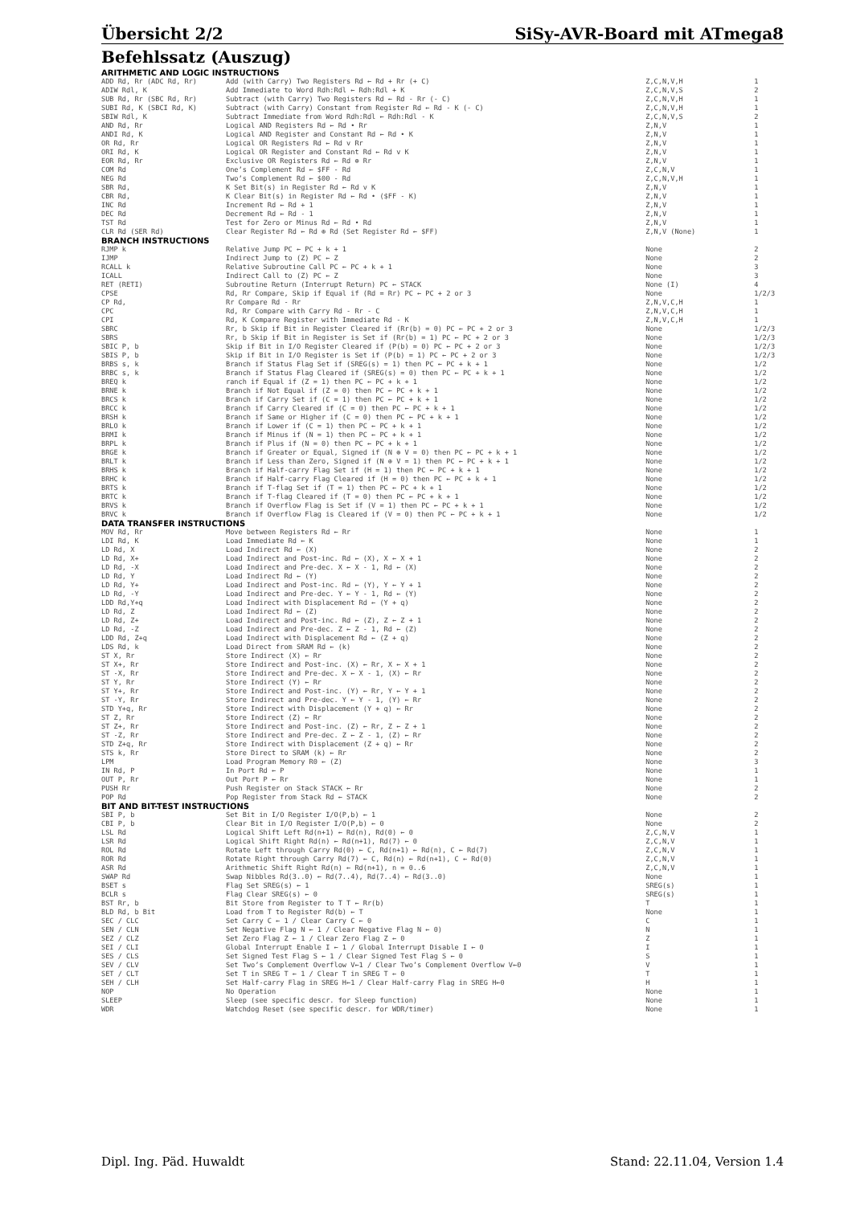Übersicht 2/2 SiSy-AVR-Board mit ATmega8
Befehlssatz (Auszug)
| ARITHMETIC AND LOGIC INSTRUCTIONS | | | |
| --- | --- | --- | --- |
| ADD Rd, Rr (ADC Rd, Rr) | Add (with Carry) Two Registers Rd ← Rd + Rr (+ C) | Z,C,N,V,H | 1 |
| ADIW Rdl, K | Add Immediate to Word Rdh:Rdl ← Rdh:Rdl + K | Z,C,N,V,S | 2 |
| SUB Rd, Rr (SBC Rd, Rr) | Subtract (with Carry) Two Registers Rd ← Rd - Rr (- C) | Z,C,N,V,H | 1 |
| SUBI Rd, K (SBCI Rd, K) | Subtract (with Carry) Constant from Register Rd ← Rd - K (- C) | Z,C,N,V,H | 1 |
| SBIW Rdl, K | Subtract Immediate from Word Rdh:Rdl ← Rdh:Rdl - K | Z,C,N,V,S | 2 |
| AND Rd, Rr | Logical AND Registers Rd ← Rd • Rr | Z,N,V | 1 |
| ANDI Rd, K | Logical AND Register and Constant Rd ← Rd • K | Z,N,V | 1 |
| OR Rd, Rr | Logical OR Registers Rd ← Rd v Rr | Z,N,V | 1 |
| ORI Rd, K | Logical OR Register and Constant Rd ← Rd v K | Z,N,V | 1 |
| EOR Rd, Rr | Exclusive OR Registers Rd ← Rd ⊕ Rr | Z,N,V | 1 |
| COM Rd | One’s Complement Rd ← $FF - Rd | Z,C,N,V | 1 |
| NEG Rd | Two’s Complement Rd ← $00 - Rd | Z,C,N,V,H | 1 |
| SBR Rd, | K Set Bit(s) in Register Rd ← Rd v K | Z,N,V | 1 |
| CBR Rd, | K Clear Bit(s) in Register Rd ← Rd • ($FF - K) | Z,N,V | 1 |
| INC Rd | Increment Rd ← Rd + 1 | Z,N,V | 1 |
| DEC Rd | Decrement Rd ← Rd - 1 | Z,N,V | 1 |
| TST Rd | Test for Zero or Minus Rd ← Rd • Rd | Z,N,V | 1 |
| CLR Rd (SER Rd) | Clear Register Rd ← Rd ⊕ Rd (Set Register Rd ← $FF) | Z,N,V (None) | 1 |
| BRANCH INSTRUCTIONS | | | |
| RJMP k | Relative Jump PC ← PC + k + 1 | None | 2 |
| IJMP | Indirect Jump to (Z) PC ← Z | None | 2 |
| RCALL k | Relative Subroutine Call PC ← PC + k + 1 | None | 3 |
| ICALL | Indirect Call to (Z) PC ← Z | None | 3 |
| RET (RETI) | Subroutine Return (Interrupt Return) PC ← STACK | None (I) | 4 |
| CPSE | Rd, Rr Compare, Skip if Equal if (Rd = Rr) PC ← PC + 2 or 3 | None | 1/2/3 |
| CP Rd, | Rr Compare Rd - Rr | Z,N,V,C,H | 1 |
| CPC | Rd, Rr Compare with Carry Rd - Rr - C | Z,N,V,C,H | 1 |
| CPI | Rd, K Compare Register with Immediate Rd - K | Z,N,V,C,H | 1 |
| SBRC | Rr, b Skip if Bit in Register Cleared if (Rr(b) = 0) PC ← PC + 2 or 3 | None | 1/2/3 |
| SBRS | Rr, b Skip if Bit in Register is Set if (Rr(b) = 1) PC ← PC + 2 or 3 | None | 1/2/3 |
| SBIC P, b | Skip if Bit in I/O Register Cleared if (P(b) = 0) PC ← PC + 2 or 3 | None | 1/2/3 |
| SBIS P, b | Skip if Bit in I/O Register is Set if (P(b) = 1) PC ← PC + 2 or 3 | None | 1/2/3 |
| BRBS s, k | Branch if Status Flag Set if (SREG(s) = 1) then PC ← PC + k + 1 | None | 1/2 |
| BRBC s, k | Branch if Status Flag Cleared if (SREG(s) = 0) then PC ← PC + k + 1 | None | 1/2 |
| BREQ k | ranch if Equal if (Z = 1) then PC ← PC + k + 1 | None | 1/2 |
| BRNE k | Branch if Not Equal if (Z = 0) then PC ← PC + k + 1 | None | 1/2 |
| BRCS k | Branch if Carry Set if (C = 1) then PC ← PC + k + 1 | None | 1/2 |
| BRCC k | Branch if Carry Cleared if (C = 0) then PC ← PC + k + 1 | None | 1/2 |
| BRSH k | Branch if Same or Higher if (C = 0) then PC ← PC + k + 1 | None | 1/2 |
| BRLO k | Branch if Lower if (C = 1) then PC ← PC + k + 1 | None | 1/2 |
| BRMI k | Branch if Minus if (N = 1) then PC ← PC + k + 1 | None | 1/2 |
| BRPL k | Branch if Plus if (N = 0) then PC ← PC + k + 1 | None | 1/2 |
| BRGE k | Branch if Greater or Equal, Signed if (N ⊕ V = 0) then PC ← PC + k + 1 | None | 1/2 |
| BRLT k | Branch if Less than Zero, Signed if (N ⊕ V = 1) then PC ← PC + k + 1 | None | 1/2 |
| BRHS k | Branch if Half-carry Flag Set if (H = 1) then PC ← PC + k + 1 | None | 1/2 |
| BRHC k | Branch if Half-carry Flag Cleared if (H = 0) then PC ← PC + k + 1 | None | 1/2 |
| BRTS k | Branch if T-flag Set if (T = 1) then PC ← PC + k + 1 | None | 1/2 |
| BRTC k | Branch if T-flag Cleared if (T = 0) then PC ← PC + k + 1 | None | 1/2 |
| BRVS k | Branch if Overflow Flag is Set if (V = 1) then PC ← PC + k + 1 | None | 1/2 |
| BRVC k | Branch if Overflow Flag is Cleared if (V = 0) then PC ← PC + k + 1 | None | 1/2 |
| DATA TRANSFER INSTRUCTIONS | | | |
| MOV Rd, Rr | Move between Registers Rd ← Rr | None | 1 |
| LDI Rd, K | Load Immediate Rd ← K | None | 1 |
| LD Rd, X | Load Indirect Rd ← (X) | None | 2 |
| LD Rd, X+ | Load Indirect and Post-inc. Rd ← (X), X ← X + 1 | None | 2 |
| LD Rd, -X | Load Indirect and Pre-dec. X ← X - 1, Rd ← (X) | None | 2 |
| LD Rd, Y | Load Indirect Rd ← (Y) | None | 2 |
| LD Rd, Y+ | Load Indirect and Post-inc. Rd ← (Y), Y ← Y + 1 | None | 2 |
| LD Rd, -Y | Load Indirect and Pre-dec. Y ← Y - 1, Rd ← (Y) | None | 2 |
| LDD Rd,Y+q | Load Indirect with Displacement Rd ← (Y + q) | None | 2 |
| LD Rd, Z | Load Indirect Rd ← (Z) | None | 2 |
| LD Rd, Z+ | Load Indirect and Post-inc. Rd ← (Z), Z ← Z + 1 | None | 2 |
| LD Rd, -Z | Load Indirect and Pre-dec. Z ← Z - 1, Rd ← (Z) | None | 2 |
| LDD Rd, Z+q | Load Indirect with Displacement Rd ← (Z + q) | None | 2 |
| LDS Rd, k | Load Direct from SRAM Rd ← (k) | None | 2 |
| ST X, Rr | Store Indirect (X) ← Rr | None | 2 |
| ST X+, Rr | Store Indirect and Post-inc. (X) ← Rr, X ← X + 1 | None | 2 |
| ST -X, Rr | Store Indirect and Pre-dec. X ← X - 1, (X) ← Rr | None | 2 |
| ST Y, Rr | Store Indirect (Y) ← Rr | None | 2 |
| ST Y+, Rr | Store Indirect and Post-inc. (Y) ← Rr, Y ← Y + 1 | None | 2 |
| ST -Y, Rr | Store Indirect and Pre-dec. Y ← Y - 1, (Y) ← Rr | None | 2 |
| STD Y+q, Rr | Store Indirect with Displacement (Y + q) ← Rr | None | 2 |
| ST Z, Rr | Store Indirect (Z) ← Rr | None | 2 |
| ST Z+, Rr | Store Indirect and Post-inc. (Z) ← Rr, Z ← Z + 1 | None | 2 |
| ST -Z, Rr | Store Indirect and Pre-dec. Z ← Z - 1, (Z) ← Rr | None | 2 |
| STD Z+q, Rr | Store Indirect with Displacement (Z + q) ← Rr | None | 2 |
| STS k, Rr | Store Direct to SRAM (k) ← Rr | None | 2 |
| LPM | Load Program Memory R0 ← (Z) | None | 3 |
| IN Rd, P | In Port Rd ← P | None | 1 |
| OUT P, Rr | Out Port P ← Rr | None | 1 |
| PUSH Rr | Push Register on Stack STACK ← Rr | None | 2 |
| POP Rd | Pop Register from Stack Rd ← STACK | None | 2 |
| BIT AND BIT-TEST INSTRUCTIONS | | | |
| SBI P, b | Set Bit in I/O Register I/O(P,b) ← 1 | None | 2 |
| CBI P, b | Clear Bit in I/O Register I/O(P,b) ← 0 | None | 2 |
| LSL Rd | Logical Shift Left Rd(n+1) ← Rd(n), Rd(0) ← 0 | Z,C,N,V | 1 |
| LSR Rd | Logical Shift Right Rd(n) ← Rd(n+1), Rd(7) ← 0 | Z,C,N,V | 1 |
| ROL Rd | Rotate Left through Carry Rd(0) ← C, Rd(n+1) ← Rd(n), C ← Rd(7) | Z,C,N,V | 1 |
| ROR Rd | Rotate Right through Carry Rd(7) ← C, Rd(n) ← Rd(n+1), C ← Rd(0) | Z,C,N,V | 1 |
| ASR Rd | Arithmetic Shift Right Rd(n) ← Rd(n+1), n = 0..6 | Z,C,N,V | 1 |
| SWAP Rd | Swap Nibbles Rd(3..0) ← Rd(7..4), Rd(7..4) ← Rd(3..0) | None | 1 |
| BSET s | Flag Set SREG(s) ← 1 | SREG(s) | 1 |
| BCLR s | Flag Clear SREG(s) ← 0 | SREG(s) | 1 |
| BST Rr, b | Bit Store from Register to T T ← Rr(b) | T | 1 |
| BLD Rd, b Bit | Load from T to Register Rd(b) ← T | None | 1 |
| SEC / CLC | Set Carry C ← 1 / Clear Carry C ← 0 | C | 1 |
| SEN / CLN | Set Negative Flag N ← 1 / Clear Negative Flag N ← 0) | N | 1 |
| SEZ / CLZ | Set Zero Flag Z ← 1 / Clear Zero Flag Z ← 0 | Z | 1 |
| SEI / CLI | Global Interrupt Enable I ← 1 / Global Interrupt Disable I ← 0 | I | 1 |
| SES / CLS | Set Signed Test Flag S ← 1 / Clear Signed Test Flag S ← 0 | S | 1 |
| SEV / CLV | Set Two’s Complement Overflow V←1 / Clear Two’s Complement Overflow V←0 | V | 1 |
| SET / CLT | Set T in SREG T ← 1 / Clear T in SREG T ← 0 | T | 1 |
| SEH / CLH | Set Half-carry Flag in SREG H←1 / Clear Half-carry Flag in SREG H←0 | H | 1 |
| NOP | No Operation | None | 1 |
| SLEEP | Sleep (see specific descr. for Sleep function) | None | 1 |
| WDR | Watchdog Reset (see specific descr. for WDR/timer) | None | 1 |
Dipl. Ing. Päd. Huwaldt Stand: 22.11.04, Version 1.4